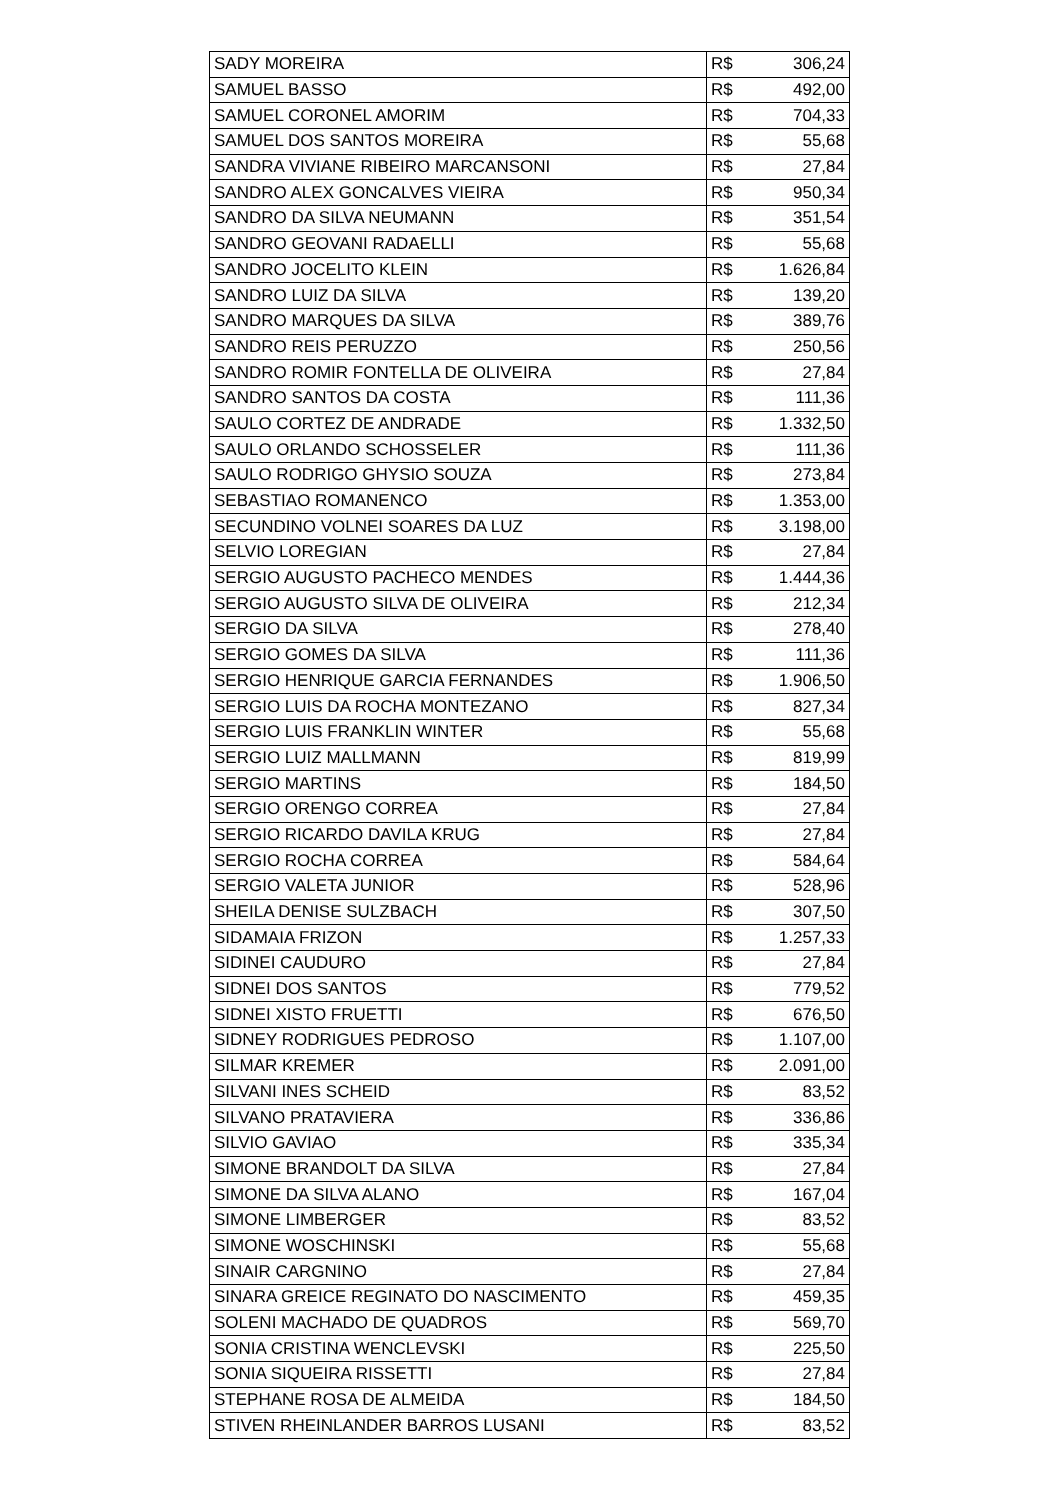| SADY MOREIRA | R$ | 306,24 |
| SAMUEL BASSO | R$ | 492,00 |
| SAMUEL CORONEL AMORIM | R$ | 704,33 |
| SAMUEL DOS SANTOS MOREIRA | R$ | 55,68 |
| SANDRA VIVIANE RIBEIRO MARCANSONI | R$ | 27,84 |
| SANDRO ALEX GONCALVES VIEIRA | R$ | 950,34 |
| SANDRO DA SILVA NEUMANN | R$ | 351,54 |
| SANDRO GEOVANI RADAELLI | R$ | 55,68 |
| SANDRO JOCELITO KLEIN | R$ | 1.626,84 |
| SANDRO LUIZ DA SILVA | R$ | 139,20 |
| SANDRO MARQUES DA SILVA | R$ | 389,76 |
| SANDRO REIS PERUZZO | R$ | 250,56 |
| SANDRO ROMIR FONTELLA DE OLIVEIRA | R$ | 27,84 |
| SANDRO SANTOS DA COSTA | R$ | 111,36 |
| SAULO CORTEZ DE ANDRADE | R$ | 1.332,50 |
| SAULO ORLANDO SCHOSSELER | R$ | 111,36 |
| SAULO RODRIGO GHYSIO SOUZA | R$ | 273,84 |
| SEBASTIAO ROMANENCO | R$ | 1.353,00 |
| SECUNDINO VOLNEI SOARES DA LUZ | R$ | 3.198,00 |
| SELVIO LOREGIAN | R$ | 27,84 |
| SERGIO AUGUSTO PACHECO MENDES | R$ | 1.444,36 |
| SERGIO AUGUSTO SILVA DE OLIVEIRA | R$ | 212,34 |
| SERGIO DA SILVA | R$ | 278,40 |
| SERGIO GOMES DA SILVA | R$ | 111,36 |
| SERGIO HENRIQUE GARCIA FERNANDES | R$ | 1.906,50 |
| SERGIO LUIS DA ROCHA MONTEZANO | R$ | 827,34 |
| SERGIO LUIS FRANKLIN WINTER | R$ | 55,68 |
| SERGIO LUIZ MALLMANN | R$ | 819,99 |
| SERGIO MARTINS | R$ | 184,50 |
| SERGIO ORENGO CORREA | R$ | 27,84 |
| SERGIO RICARDO DAVILA KRUG | R$ | 27,84 |
| SERGIO ROCHA CORREA | R$ | 584,64 |
| SERGIO VALETA JUNIOR | R$ | 528,96 |
| SHEILA DENISE SULZBACH | R$ | 307,50 |
| SIDAMAIA FRIZON | R$ | 1.257,33 |
| SIDINEI CAUDURO | R$ | 27,84 |
| SIDNEI DOS SANTOS | R$ | 779,52 |
| SIDNEI XISTO FRUETTI | R$ | 676,50 |
| SIDNEY RODRIGUES PEDROSO | R$ | 1.107,00 |
| SILMAR KREMER | R$ | 2.091,00 |
| SILVANI INES SCHEID | R$ | 83,52 |
| SILVANO PRATAVIERA | R$ | 336,86 |
| SILVIO GAVIAO | R$ | 335,34 |
| SIMONE BRANDOLT DA SILVA | R$ | 27,84 |
| SIMONE DA SILVA ALANO | R$ | 167,04 |
| SIMONE LIMBERGER | R$ | 83,52 |
| SIMONE WOSCHINSKI | R$ | 55,68 |
| SINAIR CARGNINO | R$ | 27,84 |
| SINARA GREICE REGINATO DO NASCIMENTO | R$ | 459,35 |
| SOLENI MACHADO DE QUADROS | R$ | 569,70 |
| SONIA CRISTINA WENCLEVSKI | R$ | 225,50 |
| SONIA SIQUEIRA RISSETTI | R$ | 27,84 |
| STEPHANE ROSA DE ALMEIDA | R$ | 184,50 |
| STIVEN RHEINLANDER BARROS LUSANI | R$ | 83,52 |